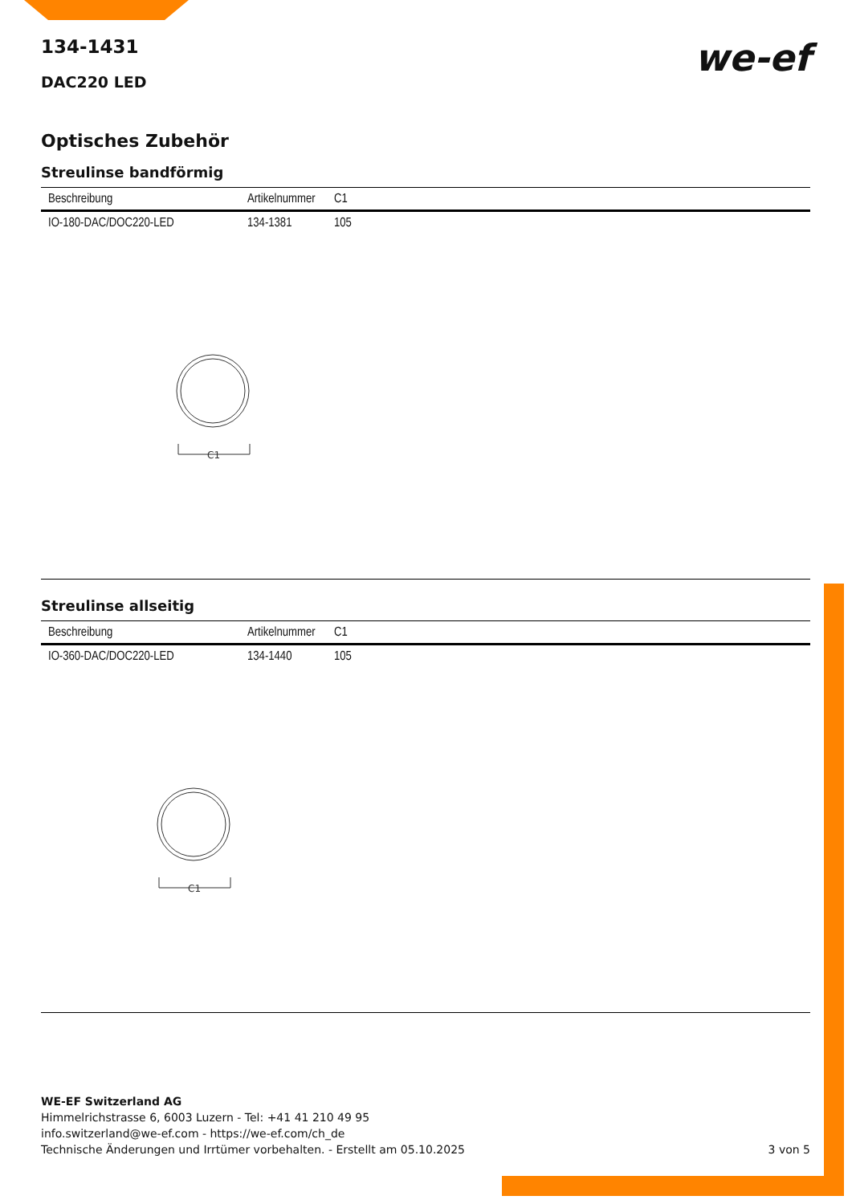we-ef
134-1431
DAC220 LED
Optisches Zubehör
Streulinse bandförmig
| Beschreibung | Artikelnummer | C1 |
| --- | --- | --- |
| IO-180-DAC/DOC220-LED | 134-1381 | 105 |
C1
Streulinse allseitig
| Beschreibung | Artikelnummer | C1 |
| --- | --- | --- |
| IO-360-DAC/DOC220-LED | 134-1440 | 105 |
C1
WE-EF Switzerland AG
Himmelrichstrasse 6, 6003 Luzern - Tel: +41 41 210 49 95
info.switzerland@we-ef.com - https://we-ef.com/ch_de
Technische Änderungen und Irrtümer vorbehalten. - Erstellt am 05.10.2025 3 von 5